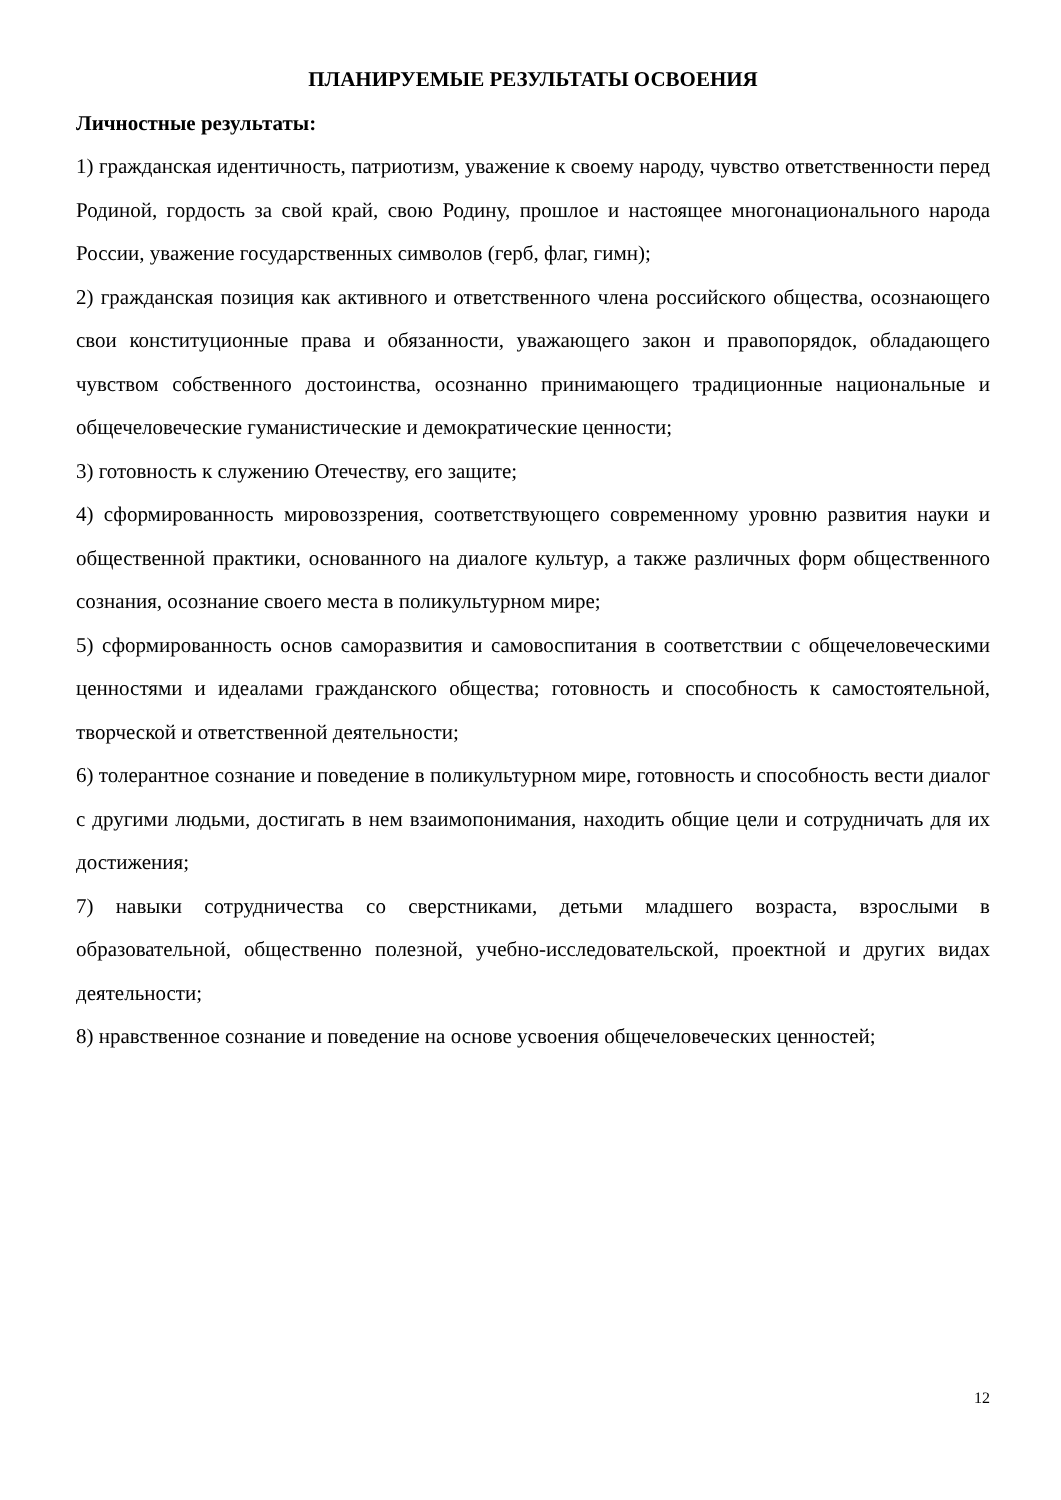ПЛАНИРУЕМЫЕ РЕЗУЛЬТАТЫ ОСВОЕНИЯ
Личностные результаты:
1) гражданская идентичность, патриотизм, уважение к своему народу, чувство ответственности перед Родиной, гордость за свой край, свою Родину, прошлое и настоящее многонационального народа России, уважение государственных символов (герб, флаг, гимн);
2) гражданская позиция как активного и ответственного члена российского общества, осознающего свои конституционные права и обязанности, уважающего закон и правопорядок, обладающего чувством собственного достоинства, осознанно принимающего традиционные национальные и общечеловеческие гуманистические и демократические ценности;
3) готовность к служению Отечеству, его защите;
4) сформированность мировоззрения, соответствующего современному уровню развития науки и общественной практики, основанного на диалоге культур, а также различных форм общественного сознания, осознание своего места в поликультурном мире;
5) сформированность основ саморазвития и самовоспитания в соответствии с общечеловеческими ценностями и идеалами гражданского общества; готовность и способность к самостоятельной, творческой и ответственной деятельности;
6) толерантное сознание и поведение в поликультурном мире, готовность и способность вести диалог с другими людьми, достигать в нем взаимопонимания, находить общие цели и сотрудничать для их достижения;
7) навыки сотрудничества со сверстниками, детьми младшего возраста, взрослыми в образовательной, общественно полезной, учебно-исследовательской, проектной и других видах деятельности;
8) нравственное сознание и поведение на основе усвоения общечеловеческих ценностей;
12